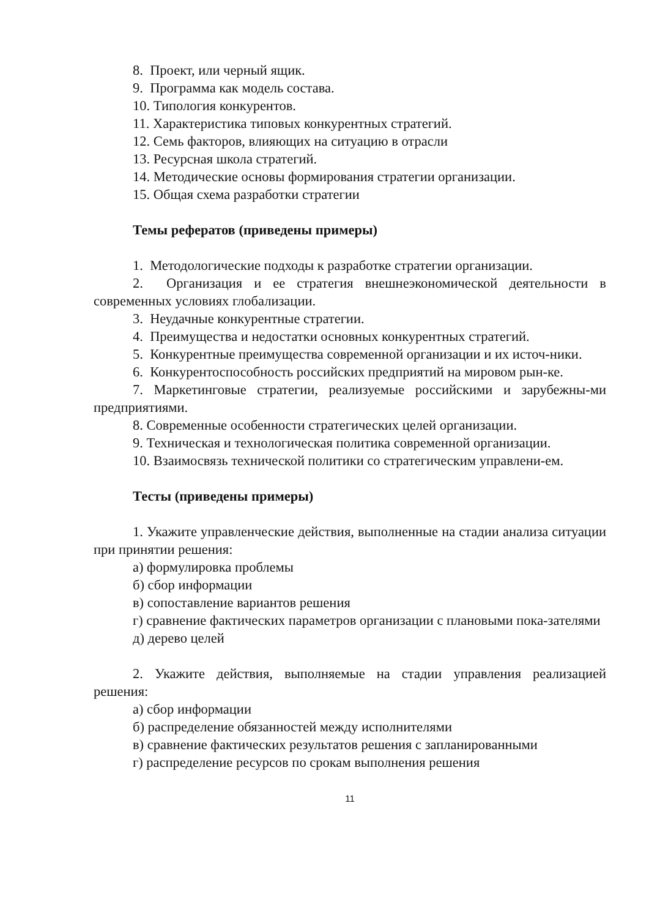8. Проект, или черный ящик.
9. Программа как модель состава.
10. Типология конкурентов.
11. Характеристика типовых конкурентных стратегий.
12. Семь факторов, влияющих на ситуацию в отрасли
13. Ресурсная школа стратегий.
14. Методические основы формирования стратегии организации.
15. Общая схема разработки стратегии
Темы рефератов (приведены примеры)
1. Методологические подходы к разработке стратегии организации.
2. Организация и ее стратегия внешнеэкономической деятельности в современных условиях глобализации.
3. Неудачные конкурентные стратегии.
4. Преимущества и недостатки основных конкурентных стратегий.
5. Конкурентные преимущества современной организации и их источ-ники.
6. Конкурентоспособность российских предприятий на мировом рын-ке.
7. Маркетинговые стратегии, реализуемые российскими и зарубежны-ми предприятиями.
8. Современные особенности стратегических целей организации.
9. Техническая и технологическая политика современной организации.
10. Взаимосвязь технической политики со стратегическим управлени-ем.
Тесты (приведены примеры)
1. Укажите управленческие действия, выполненные на стадии анализа ситуации при принятии решения:
а) формулировка проблемы
б) сбор информации
в) сопоставление вариантов решения
г) сравнение фактических параметров организации с плановыми пока-зателями
д) дерево целей
2. Укажите действия, выполняемые на стадии управления реализацией решения:
а) сбор информации
б) распределение обязанностей между исполнителями
в) сравнение фактических результатов решения с запланированными
г) распределение ресурсов по срокам выполнения решения
11